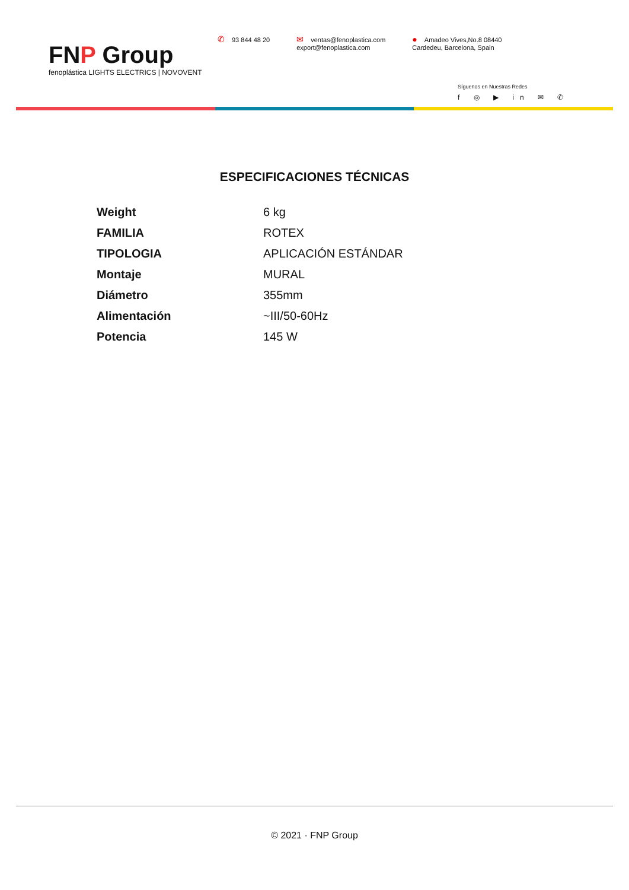FNP Group
fenoplástica LIGHTS ELECTRICS | NOVOVENT
✆ 93 844 48 20
✉ ventas@fenoplastica.com
export@fenoplastica.com
● Amadeo Vives,No.8 08440
Cardedeu, Barcelona, Spain
Síguenos en Nuestras Redes
f ◎ ▶ in ✉ ✆
ESPECIFICACIONES TÉCNICAS
| Weight | 6 kg |
| FAMILIA | ROTEX |
| TIPOLOGIA | APLICACIÓN ESTÁNDAR |
| Montaje | MURAL |
| Diámetro | 355mm |
| Alimentación | ~III/50-60Hz |
| Potencia | 145 W |
© 2021 · FNP Group